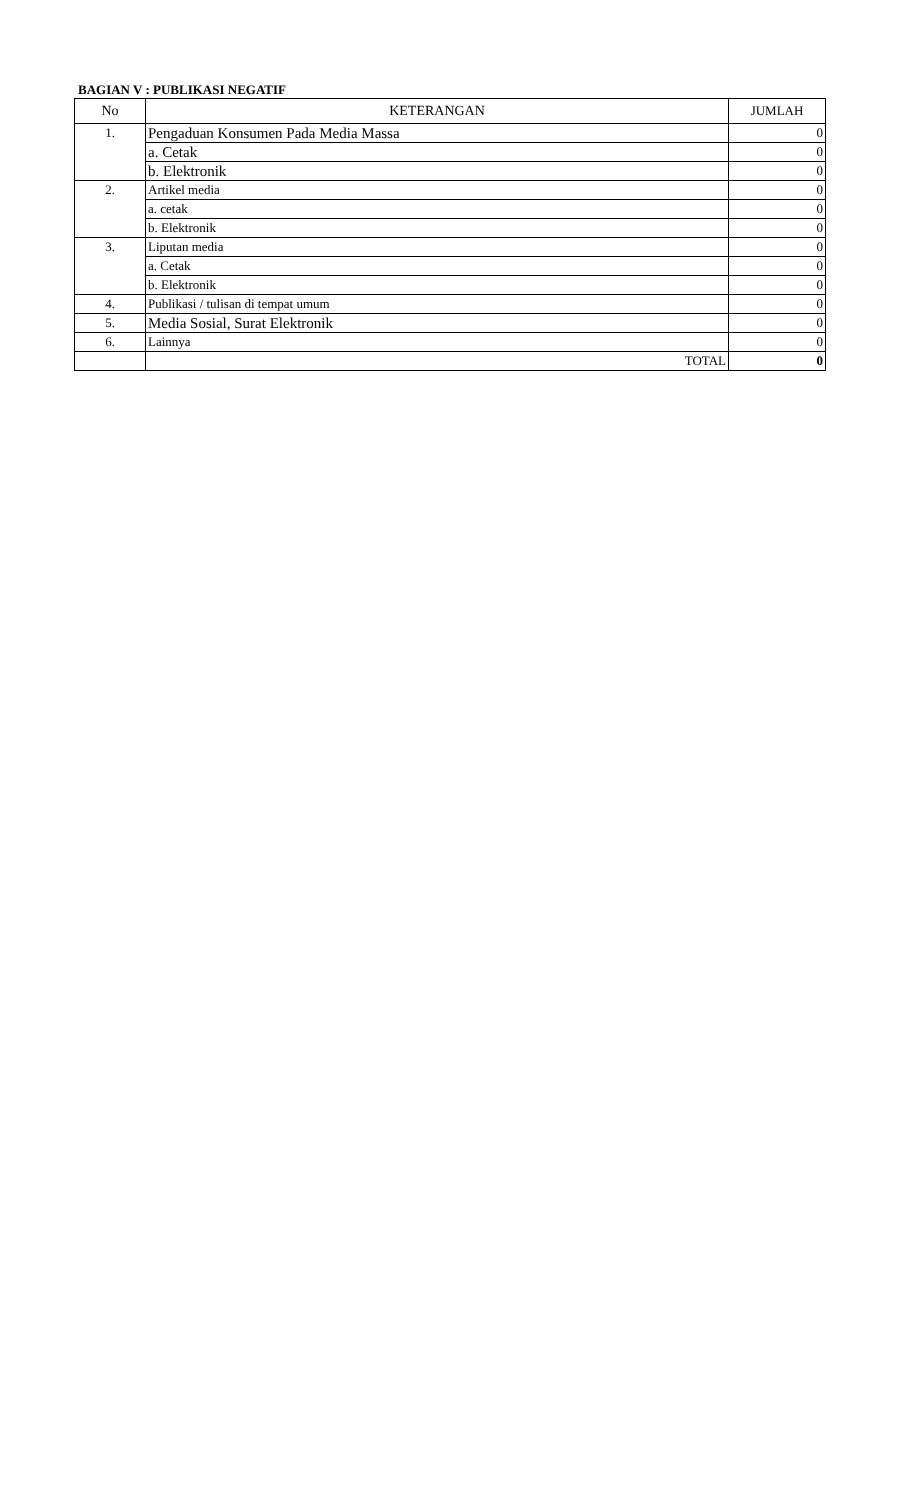BAGIAN V : PUBLIKASI NEGATIF
| No | KETERANGAN | JUMLAH |
| --- | --- | --- |
| 1. | Pengaduan Konsumen Pada Media Massa | 0 |
| | a. Cetak | 0 |
| | b. Elektronik | 0 |
| 2. | Artikel media | 0 |
| | a. cetak | 0 |
| | b. Elektronik | 0 |
| 3. | Liputan media | 0 |
| | a. Cetak | 0 |
| | b. Elektronik | 0 |
| 4. | Publikasi / tulisan di tempat umum | 0 |
| 5. | Media Sosial, Surat Elektronik | 0 |
| 6. | Lainnya | 0 |
| | TOTAL | 0 |